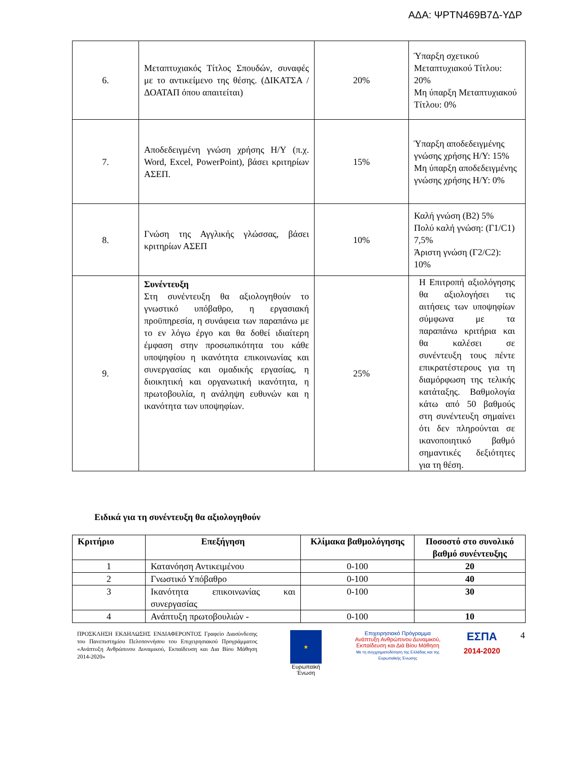ΑΔΑ: ΨΡΤΝ469Β7Δ-ΥΔΡ
| 6. | Μεταπτυχιακός Τίτλος Σπουδών, συναφές με το αντικείμενο της θέσης. (ΔΙΚΑΤΣΑ / ΔΟΑΤΑΠ όπου απαιτείται) | 20% | Ύπαρξη σχετικού Μεταπτυχιακού Τίτλου: 20% Μη ύπαρξη Μεταπτυχιακού Τίτλου: 0% |
| 7. | Αποδεδειγμένη γνώση χρήσης Η/Υ (π.χ. Word, Excel, PowerPoint), βάσει κριτηρίων ΑΣΕΠ. | 15% | Ύπαρξη αποδεδειγμένης γνώσης χρήσης Η/Υ: 15% Μη ύπαρξη αποδεδειγμένης γνώσης χρήσης Η/Υ: 0% |
| 8. | Γνώση της Αγγλικής γλώσσας, βάσει κριτηρίων ΑΣΕΠ | 10% | Καλή γνώση (Β2) 5% Πολύ καλή γνώση: (Γ1/C1) 7,5% Άριστη γνώση (Γ2/C2): 10% |
| 9. | Συνέντευξη Στη συνέντευξη θα αξιολογηθούν το γνωστικό υπόβαθρο, η εργασιακή προϋπηρεσία, η συνάφεια των παραπάνω με το εν λόγω έργο και θα δοθεί ιδιαίτερη έμφαση στην προσωπικότητα του κάθε υποψηφίου η ικανότητα επικοινωνίας και συνεργασίας και ομαδικής εργασίας, η διοικητική και οργανωτική ικανότητα, η πρωτοβουλία, η ανάληψη ευθυνών και η ικανότητα των υποψηφίων. | 25% | Η Επιτροπή αξιολόγησης θα αξιολογήσει τις αιτήσεις των υποψηφίων σύμφωνα με τα παραπάνω κριτήρια και θα καλέσει σε συνέντευξη τους πέντε επικρατέστερους για τη διαμόρφωση της τελικής κατάταξης. Βαθμολογία κάτω από 50 βαθμούς στη συνέντευξη σημαίνει ότι δεν πληρούνται σε ικανοποιητικό βαθμό σημαντικές δεξιότητες για τη θέση. |
Ειδικά για τη συνέντευξη θα αξιολογηθούν
| Κριτήριο | Επεξήγηση | Κλίμακα βαθμολόγησης | Ποσοστό στο συνολικό βαθμό συνέντευξης |
| --- | --- | --- | --- |
| 1 | Κατανόηση Αντικειμένου | 0-100 | 20 |
| 2 | Γνωστικό Υπόβαθρο | 0-100 | 40 |
| 3 | Ικανότητα επικοινωνίας και συνεργασίας | 0-100 | 30 |
| 4 | Ανάπτυξη πρωτοβουλιών - | 0-100 | 10 |
ΠΡΟΣΚΛΗΣΗ ΕΚΔΗΛΩΣΗΣ ΕΝΔΙΑΦΕΡΟΝΤΟΣ Γραφείο Διασύνδεσης του Πανεπιστημίου Πελοποννήσου του Επιχειρησιακού Προγράμματος «Ανάπτυξη Ανθρώπινου Δυναμικού, Εκπαίδευση και Δια Βίου Μάθηση 2014-2020»
★
Ευρωπαϊκή Ένωση
Επιχειρησιακό Πρόγραμμα
Ανάπτυξη Ανθρώπινου Δυναμικού, Εκπαίδευση και Διά Βίου Μάθηση
Με τη συγχρηματοδότηση της Ελλάδας και της Ευρωπαϊκής Ένωσης
ΕΣΠΑ
2014-2020
4